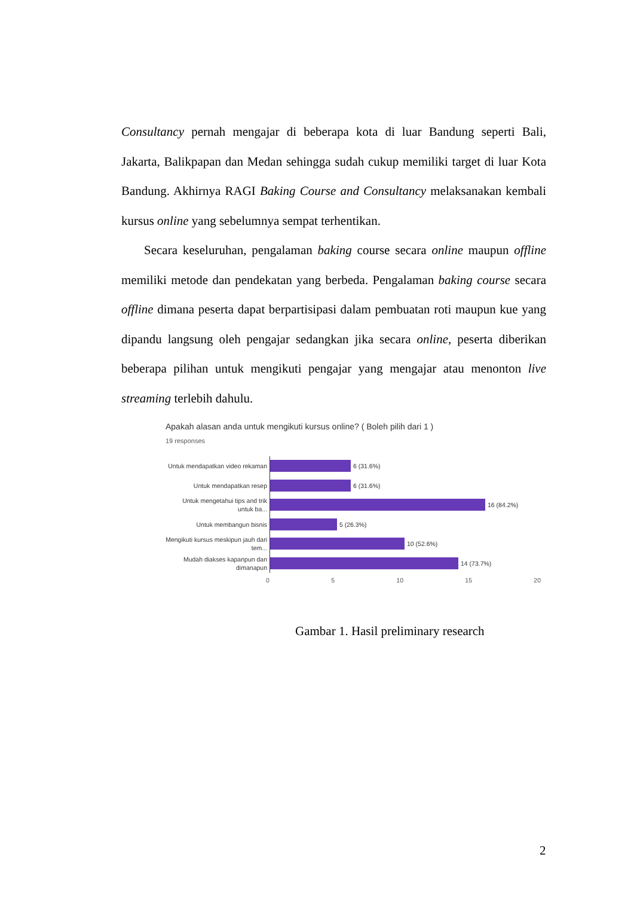Consultancy pernah mengajar di beberapa kota di luar Bandung seperti Bali, Jakarta, Balikpapan dan Medan sehingga sudah cukup memiliki target di luar Kota Bandung. Akhirnya RAGI Baking Course and Consultancy melaksanakan kembali kursus online yang sebelumnya sempat terhentikan.
Secara keseluruhan, pengalaman baking course secara online maupun offline memiliki metode dan pendekatan yang berbeda. Pengalaman baking course secara offline dimana peserta dapat berpartisipasi dalam pembuatan roti maupun kue yang dipandu langsung oleh pengajar sedangkan jika secara online, peserta diberikan beberapa pilihan untuk mengikuti pengajar yang mengajar atau menonton live streaming terlebih dahulu.
Apakah alasan anda untuk mengikuti kursus online? ( Boleh pilih dari 1 )
19 responses
Untuk mendapatkan video rekaman
6 (31.6%)
Untuk mendapatkan resep
6 (31.6%)
Untuk mengetahui tips and trik untuk ba...
16 (84.2%)
Untuk membangun bisnis
5 (26.3%)
Mengikuti kursus meskipun jauh dari tem...
10 (52.6%)
Mudah diakses kapanpun dan dimanapun
14 (73.7%)
0 5 10 15 20
Gambar 1. Hasil preliminary research
2